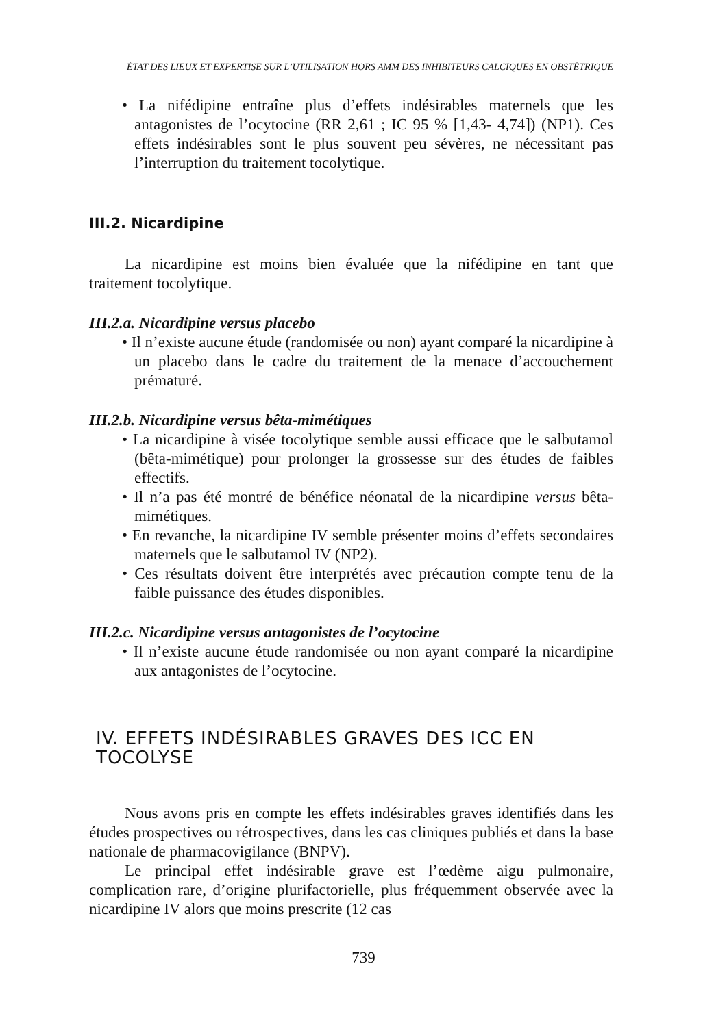ÉTAT DES LIEUX ET EXPERTISE SUR L’UTILISATION HORS AMM DES INHIBITEURS CALCIQUES EN OBSTÉTRIQUE
• La nifédipine entraîne plus d’effets indésirables maternels que les antagonistes de l’ocytocine (RR 2,61 ; IC 95 % [1,43- 4,74]) (NP1). Ces effets indésirables sont le plus souvent peu sévères, ne nécessitant pas l’interruption du traitement tocolytique.
III.2. Nicardipine
La nicardipine est moins bien évaluée que la nifédipine en tant que traitement tocolytique.
III.2.a. Nicardipine versus placebo
• Il n’existe aucune étude (randomisée ou non) ayant comparé la nicardipine à un placebo dans le cadre du traitement de la menace d’accouchement prématuré.
III.2.b. Nicardipine versus bêta-mimétiques
• La nicardipine à visée tocolytique semble aussi efficace que le salbutamol (bêta-mimétique) pour prolonger la grossesse sur des études de faibles effectifs.
• Il n’a pas été montré de bénéfice néonatal de la nicardipine versus bêta-mimétiques.
• En revanche, la nicardipine IV semble présenter moins d’effets secondaires maternels que le salbutamol IV (NP2).
• Ces résultats doivent être interprétés avec précaution compte tenu de la faible puissance des études disponibles.
III.2.c. Nicardipine versus antagonistes de l’ocytocine
• Il n’existe aucune étude randomisée ou non ayant comparé la nicardipine aux antagonistes de l’ocytocine.
IV. EFFETS INDÉSIRABLES GRAVES DES ICC EN TOCOLYSE
Nous avons pris en compte les effets indésirables graves identifiés dans les études prospectives ou rétrospectives, dans les cas cliniques publiés et dans la base nationale de pharmacovigilance (BNPV).
Le principal effet indésirable grave est l’œdème aigu pulmonaire, complication rare, d’origine plurifactorielle, plus fréquemment observée avec la nicardipine IV alors que moins prescrite (12 cas
739